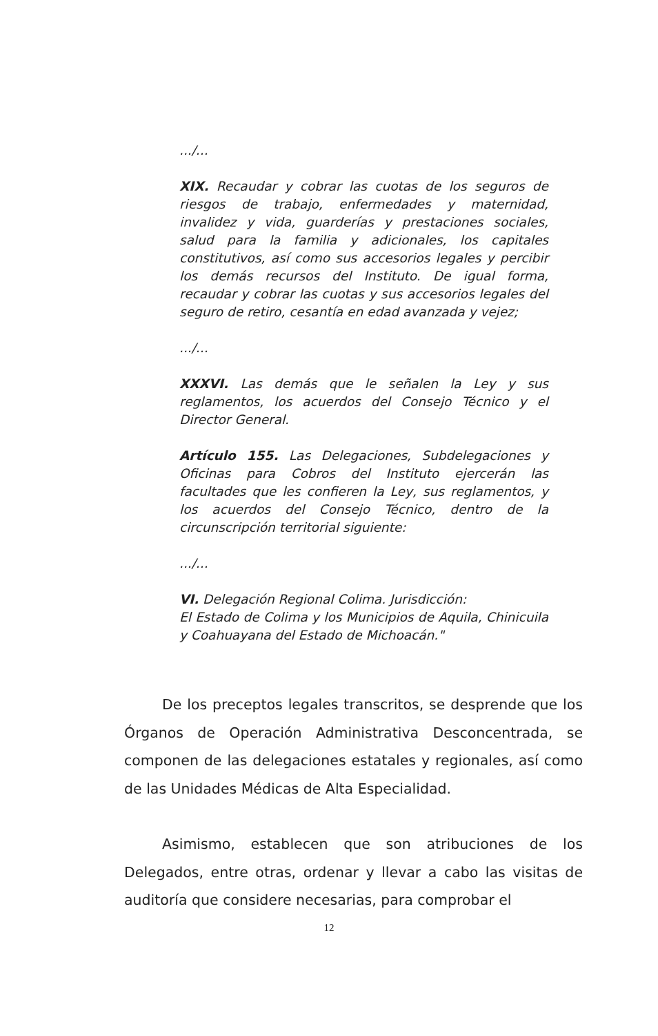.../...
XIX. Recaudar y cobrar las cuotas de los seguros de riesgos de trabajo, enfermedades y maternidad, invalidez y vida, guarderías y prestaciones sociales, salud para la familia y adicionales, los capitales constitutivos, así como sus accesorios legales y percibir los demás recursos del Instituto. De igual forma, recaudar y cobrar las cuotas y sus accesorios legales del seguro de retiro, cesantía en edad avanzada y vejez;
.../...
XXXVI. Las demás que le señalen la Ley y sus reglamentos, los acuerdos del Consejo Técnico y el Director General.
Artículo 155. Las Delegaciones, Subdelegaciones y Oficinas para Cobros del Instituto ejercerán las facultades que les confieren la Ley, sus reglamentos, y los acuerdos del Consejo Técnico, dentro de la circunscripción territorial siguiente:
.../...
VI. Delegación Regional Colima. Jurisdicción:
El Estado de Colima y los Municipios de Aquila, Chinicuila y Coahuayana del Estado de Michoacán."
De los preceptos legales transcritos, se desprende que los Órganos de Operación Administrativa Desconcentrada, se componen de las delegaciones estatales y regionales, así como de las Unidades Médicas de Alta Especialidad.
Asimismo, establecen que son atribuciones de los Delegados, entre otras, ordenar y llevar a cabo las visitas de auditoría que considere necesarias, para comprobar el
12